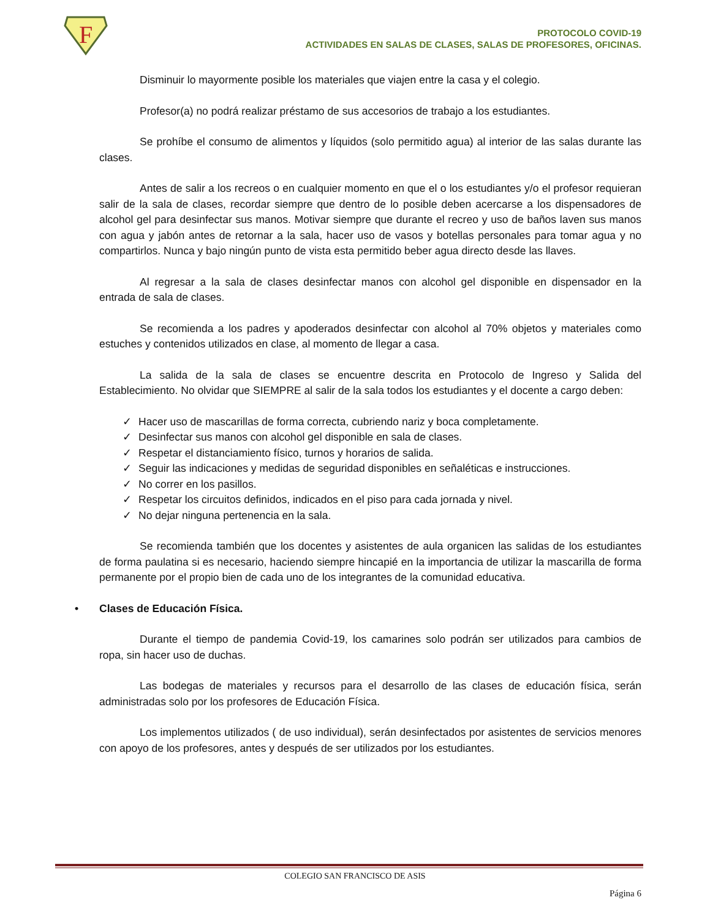F
PROTOCOLO COVID-19
ACTIVIDADES EN SALAS DE CLASES, SALAS DE PROFESORES, OFICINAS.
Disminuir lo mayormente posible los materiales que viajen entre la casa y el colegio.
Profesor(a) no podrá realizar préstamo de sus accesorios de trabajo a los estudiantes.
Se prohíbe el consumo de alimentos y líquidos (solo permitido agua) al interior de las salas durante las clases.
Antes de salir a los recreos o en cualquier momento en que el o los estudiantes y/o el profesor requieran salir de la sala de clases, recordar siempre que dentro de lo posible deben acercarse a los dispensadores de alcohol gel para desinfectar sus manos. Motivar siempre que durante el recreo y uso de baños laven sus manos con agua y jabón antes de retornar a la sala, hacer uso de vasos y botellas personales para tomar agua y no compartirlos. Nunca y bajo ningún punto de vista esta permitido beber agua directo desde las llaves.
Al regresar a la sala de clases desinfectar manos con alcohol gel disponible en dispensador en la entrada de sala de clases.
Se recomienda a los padres y apoderados desinfectar con alcohol al 70% objetos y materiales como estuches y contenidos utilizados en clase, al momento de llegar a casa.
La salida de la sala de clases se encuentre descrita en Protocolo de Ingreso y Salida del Establecimiento. No olvidar que SIEMPRE al salir de la sala todos los estudiantes y el docente a cargo deben:
✓ Hacer uso de mascarillas de forma correcta, cubriendo nariz y boca completamente.
✓ Desinfectar sus manos con alcohol gel disponible en sala de clases.
✓ Respetar el distanciamiento físico, turnos y horarios de salida.
✓ Seguir las indicaciones y medidas de seguridad disponibles en señaléticas e instrucciones.
✓ No correr en los pasillos.
✓ Respetar los circuitos definidos, indicados en el piso para cada jornada y nivel.
✓ No dejar ninguna pertenencia en la sala.
Se recomienda también que los docentes y asistentes de aula organicen las salidas de los estudiantes de forma paulatina si es necesario, haciendo siempre hincapié en la importancia de utilizar la mascarilla de forma permanente por el propio bien de cada uno de los integrantes de la comunidad educativa.
• Clases de Educación Física.
Durante el tiempo de pandemia Covid-19, los camarines solo podrán ser utilizados para cambios de ropa, sin hacer uso de duchas.
Las bodegas de materiales y recursos para el desarrollo de las clases de educación física, serán administradas solo por los profesores de Educación Física.
Los implementos utilizados ( de uso individual), serán desinfectados por asistentes de servicios menores con apoyo de los profesores, antes y después de ser utilizados por los estudiantes.
COLEGIO SAN FRANCISCO DE ASIS
Página 6